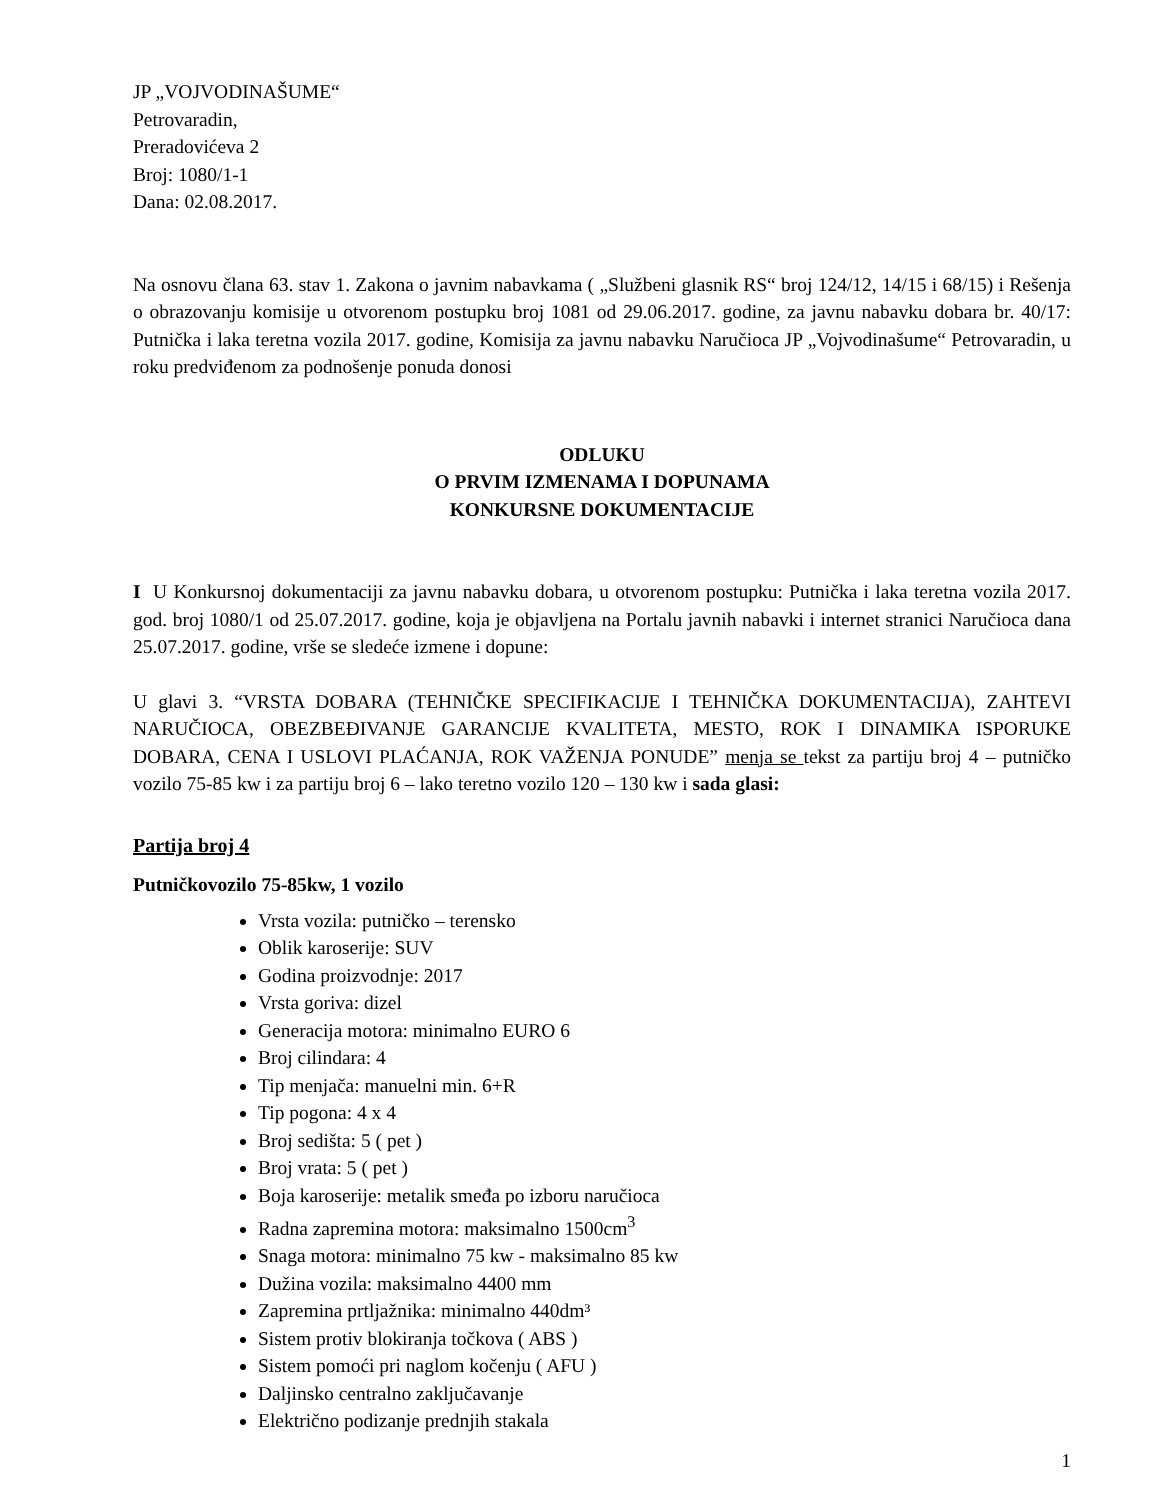JP „VOJVODINAŠUME“
Petrovaradin,
Preradovićeva 2
Broj: 1080/1-1
Dana: 02.08.2017.
Na osnovu člana 63. stav 1. Zakona o javnim nabavkama ( „Službeni glasnik RS“ broj 124/12, 14/15 i 68/15) i Rešenja o obrazovanju komisije u otvorenom postupku broj 1081 od 29.06.2017. godine, za javnu nabavku dobara br. 40/17: Putnička i laka teretna vozila 2017. godine, Komisija za javnu nabavku Naručioca JP „Vojvodinašume“ Petrovaradin, u roku predviđenom za podnošenje ponuda donosi
ODLUKU
O PRVIM IZMENAMA I DOPUNAMA
KONKURSNE DOKUMENTACIJE
I U Konkursnoj dokumentaciji za javnu nabavku dobara, u otvorenom postupku: Putnička i laka teretna vozila 2017. god. broj 1080/1 od 25.07.2017. godine, koja je objavljena na Portalu javnih nabavki i internet stranici Naručioca dana 25.07.2017. godine, vrše se sledeće izmene i dopune:
U glavi 3. “VRSTA DOBARA (TEHNIČKE SPECIFIKACIJE I TEHNIČKA DOKUMENTACIJA), ZAHTEVI NARUČIOCA, OBEZBEĐIVANJE GARANCIJE KVALITETA, MESTO, ROK I DINAMIKA ISPORUKE DOBARA, CENA I USLOVI PLAĆANJA, ROK VAŽENJA PONUDE” menja se tekst za partiju broj 4 – putničko vozilo 75-85 kw i za partiju broj 6 – lako teretno vozilo 120 – 130 kw i sada glasi:
Partija broj 4
Putničkovozilo 75-85kw, 1 vozilo
Vrsta vozila: putničko – terensko
Oblik karoserije: SUV
Godina proizvodnje: 2017
Vrsta goriva: dizel
Generacija motora: minimalno EURO 6
Broj cilindara: 4
Tip menjača: manuelni min. 6+R
Tip pogona: 4 x 4
Broj sedišta: 5 ( pet )
Broj vrata: 5 ( pet )
Boja karoserije: metalik smeđa po izboru naručioca
Radna zapremina motora: maksimalno 1500cm<sup>3</sup>
Snaga motora: minimalno 75 kw - maksimalno 85 kw
Dužina vozila: maksimalno 4400 mm
Zapremina prtljažnika: minimalno 440dm³
Sistem protiv blokiranja točkova ( ABS )
Sistem pomoći pri naglom kočenju ( AFU )
Daljinsko centralno zaključavanje
Električno podizanje prednjih stakala
1